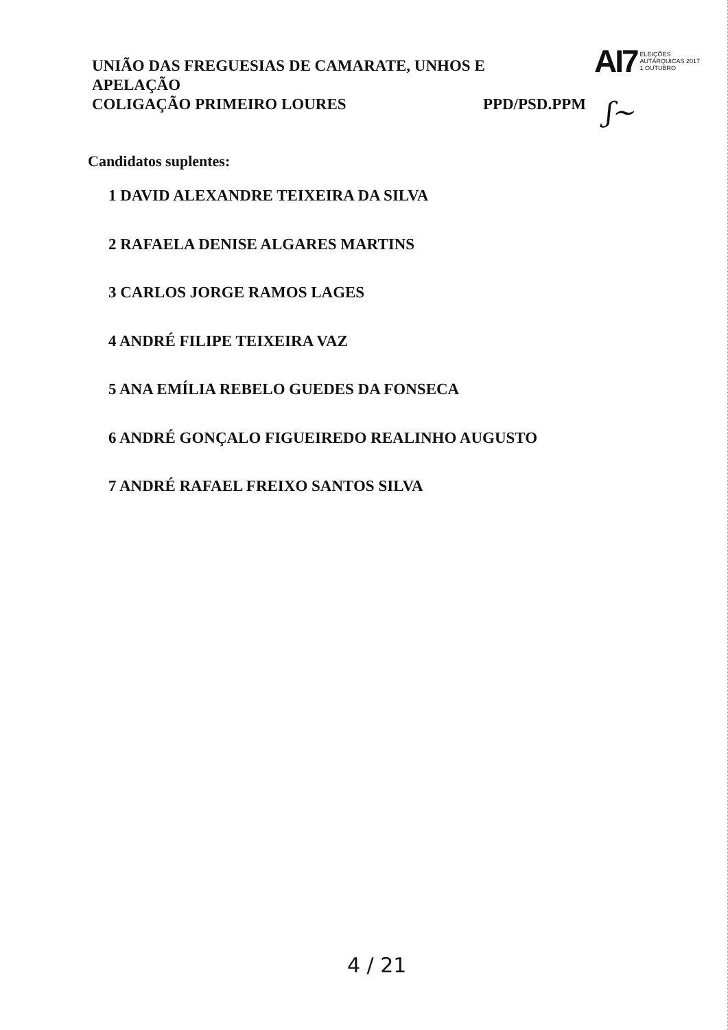UNIÃO DAS FREGUESIAS DE CAMARATE, UNHOS E
APELAÇÃO
COLIGAÇÃO PRIMEIRO LOURES PPD/PSD.PPM
AI7
ELEIÇÕES
AUTÁRQUICAS 2017
1 OUTUBRO
ʃ~
Candidatos suplentes:
1 DAVID ALEXANDRE TEIXEIRA DA SILVA
2 RAFAELA DENISE ALGARES MARTINS
3 CARLOS JORGE RAMOS LAGES
4 ANDRÉ FILIPE TEIXEIRA VAZ
5 ANA EMÍLIA REBELO GUEDES DA FONSECA
6 ANDRÉ GONÇALO FIGUEIREDO REALINHO AUGUSTO
7 ANDRÉ RAFAEL FREIXO SANTOS SILVA
4 / 21